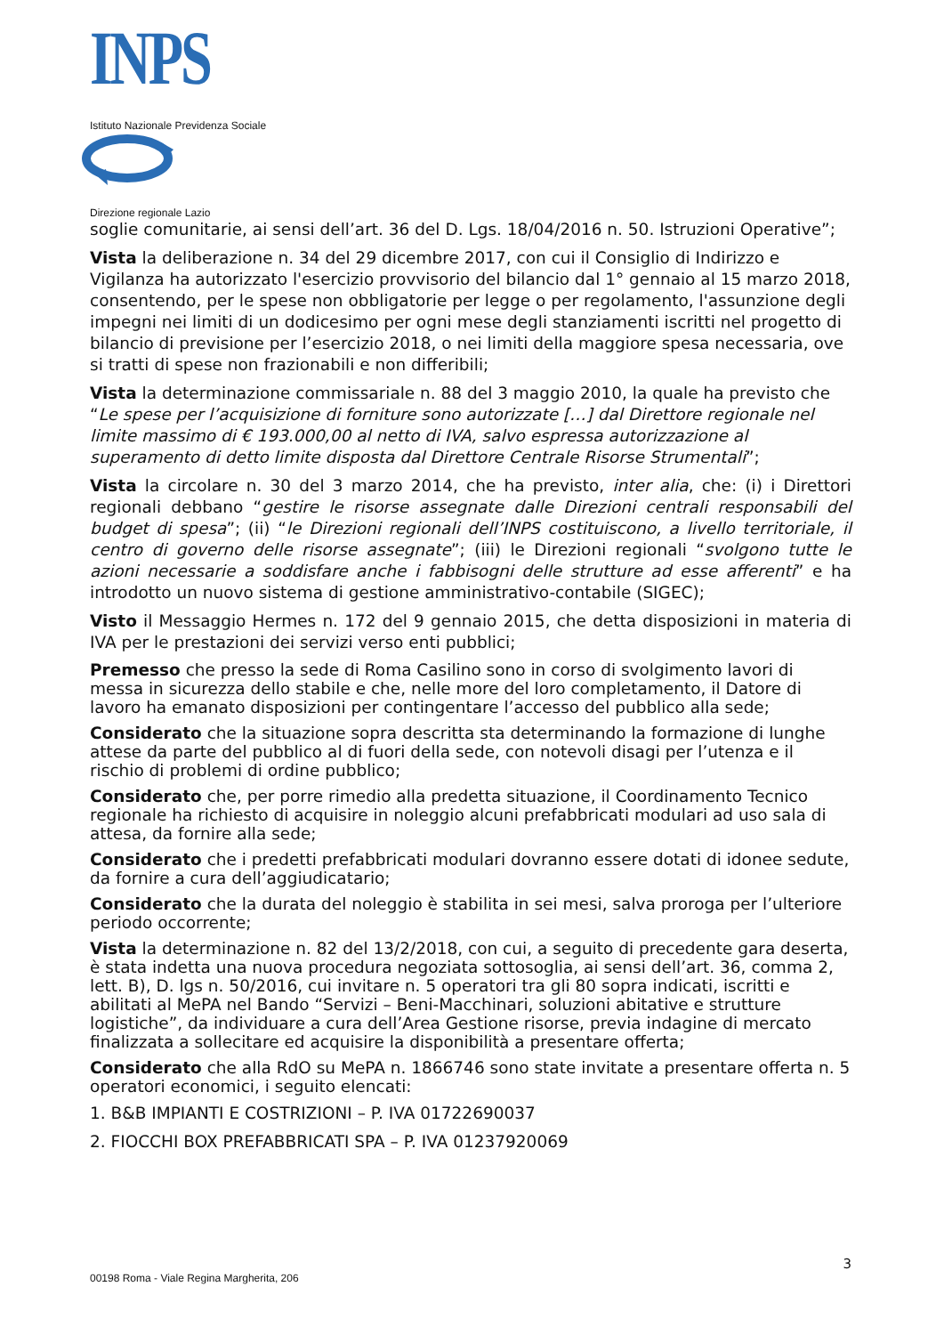INPS
Istituto Nazionale Previdenza Sociale
Direzione regionale Lazio
soglie comunitarie, ai sensi dell’art. 36 del D. Lgs. 18/04/2016 n. 50. Istruzioni Operative”;
Vista la deliberazione n. 34 del 29 dicembre 2017, con cui il Consiglio di Indirizzo e Vigilanza ha autorizzato l'esercizio provvisorio del bilancio dal 1° gennaio al 15 marzo 2018, consentendo, per le spese non obbligatorie per legge o per regolamento, l'assunzione degli impegni nei limiti di un dodicesimo per ogni mese degli stanziamenti iscritti nel progetto di bilancio di previsione per l’esercizio 2018, o nei limiti della maggiore spesa necessaria, ove si tratti di spese non frazionabili e non differibili;
Vista la determinazione commissariale n. 88 del 3 maggio 2010, la quale ha previsto che “Le spese per l’acquisizione di forniture sono autorizzate […] dal Direttore regionale nel limite massimo di € 193.000,00 al netto di IVA, salvo espressa autorizzazione al superamento di detto limite disposta dal Direttore Centrale Risorse Strumentali”;
Vista la circolare n. 30 del 3 marzo 2014, che ha previsto, inter alia, che: (i) i Direttori regionali debbano “gestire le risorse assegnate dalle Direzioni centrali responsabili del budget di spesa”; (ii) “le Direzioni regionali dell’INPS costituiscono, a livello territoriale, il centro di governo delle risorse assegnate”; (iii) le Direzioni regionali “svolgono tutte le azioni necessarie a soddisfare anche i fabbisogni delle strutture ad esse afferenti” e ha introdotto un nuovo sistema di gestione amministrativo-contabile (SIGEC);
Visto il Messaggio Hermes n. 172 del 9 gennaio 2015, che detta disposizioni in materia di IVA per le prestazioni dei servizi verso enti pubblici;
Premesso che presso la sede di Roma Casilino sono in corso di svolgimento lavori di messa in sicurezza dello stabile e che, nelle more del loro completamento, il Datore di lavoro ha emanato disposizioni per contingentare l’accesso del pubblico alla sede;
Considerato che la situazione sopra descritta sta determinando la formazione di lunghe attese da parte del pubblico al di fuori della sede, con notevoli disagi per l’utenza e il rischio di problemi di ordine pubblico;
Considerato che, per porre rimedio alla predetta situazione, il Coordinamento Tecnico regionale ha richiesto di acquisire in noleggio alcuni prefabbricati modulari ad uso sala di attesa, da fornire alla sede;
Considerato che i predetti prefabbricati modulari dovranno essere dotati di idonee sedute, da fornire a cura dell’aggiudicatario;
Considerato che la durata del noleggio è stabilita in sei mesi, salva proroga per l’ulteriore periodo occorrente;
Vista la determinazione n. 82 del 13/2/2018, con cui, a seguito di precedente gara deserta, è stata indetta una nuova procedura negoziata sottosoglia, ai sensi dell’art. 36, comma 2, lett. B), D. lgs n. 50/2016, cui invitare n. 5 operatori tra gli 80 sopra indicati, iscritti e abilitati al MePA nel Bando “Servizi – Beni-Macchinari, soluzioni abitative e strutture logistiche”, da individuare a cura dell’Area Gestione risorse, previa indagine di mercato finalizzata a sollecitare ed acquisire la disponibilità a presentare offerta;
Considerato che alla RdO su MePA n. 1866746 sono state invitate a presentare offerta n. 5 operatori economici, i seguito elencati:
1. B&B IMPIANTI E COSTRIZIONI – P. IVA 01722690037
2. FIOCCHI BOX PREFABBRICATI SPA – P. IVA 01237920069
3
00198 Roma - Viale Regina Margherita, 206